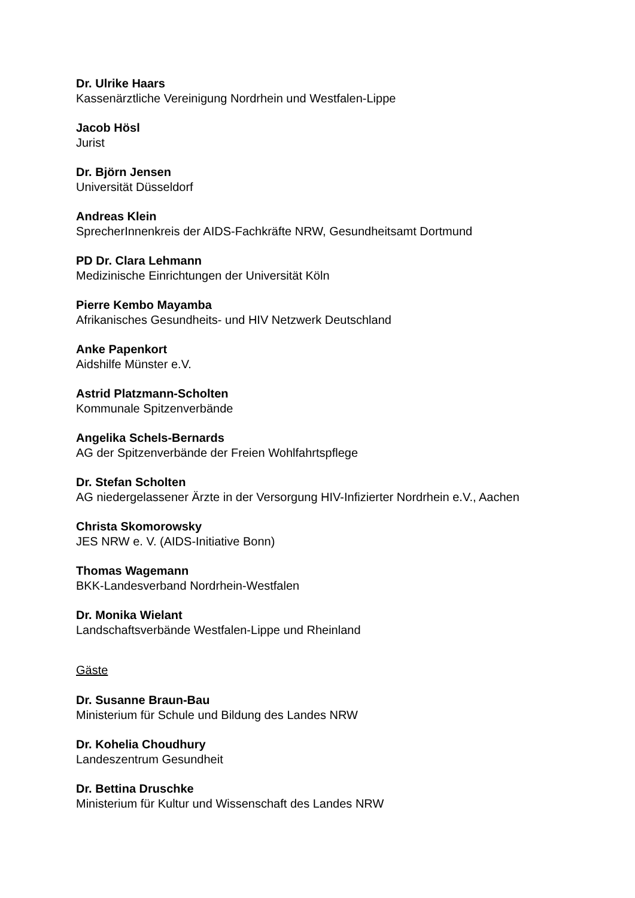Dr. Ulrike Haars
Kassenärztliche Vereinigung Nordrhein und Westfalen-Lippe
Jacob Hösl
Jurist
Dr. Björn Jensen
Universität Düsseldorf
Andreas Klein
SprecherInnenkreis der AIDS-Fachkräfte NRW, Gesundheitsamt Dortmund
PD Dr. Clara Lehmann
Medizinische Einrichtungen der Universität Köln
Pierre Kembo Mayamba
Afrikanisches Gesundheits- und HIV Netzwerk Deutschland
Anke Papenkort
Aidshilfe Münster e.V.
Astrid Platzmann-Scholten
Kommunale Spitzenverbände
Angelika Schels-Bernards
AG der Spitzenverbände der Freien Wohlfahrtspflege
Dr. Stefan Scholten
AG niedergelassener Ärzte in der Versorgung HIV-Infizierter Nordrhein e.V., Aachen
Christa Skomorowsky
JES NRW e. V. (AIDS-Initiative Bonn)
Thomas Wagemann
BKK-Landesverband Nordrhein-Westfalen
Dr. Monika Wielant
Landschaftsverbände Westfalen-Lippe und Rheinland
Gäste
Dr. Susanne Braun-Bau
Ministerium für Schule und Bildung des Landes NRW
Dr. Kohelia Choudhury
Landeszentrum Gesundheit
Dr. Bettina Druschke
Ministerium für Kultur und Wissenschaft des Landes NRW